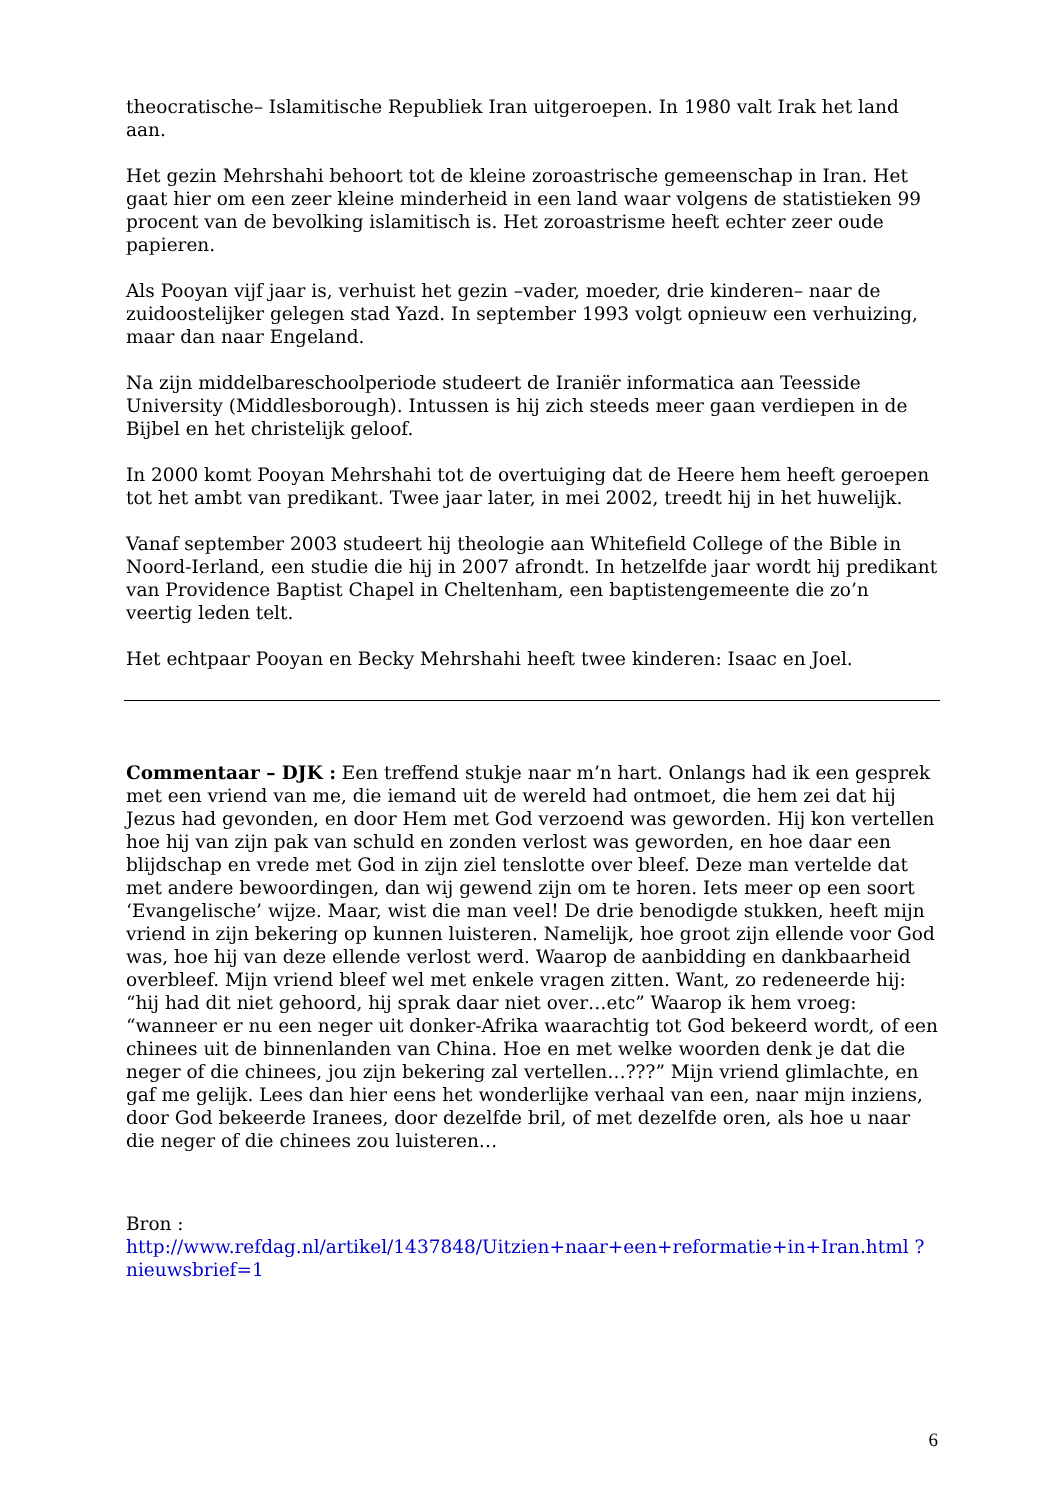theocratische– Islamitische Republiek Iran uitgeroepen. In 1980 valt Irak het land aan.
Het gezin Mehrshahi behoort tot de kleine zoroastrische gemeenschap in Iran. Het gaat hier om een zeer kleine minderheid in een land waar volgens de statistieken 99 procent van de bevolking islamitisch is. Het zoroastrisme heeft echter zeer oude papieren.
Als Pooyan vijf jaar is, verhuist het gezin –vader, moeder, drie kinderen– naar de zuidoostelijker gelegen stad Yazd. In september 1993 volgt opnieuw een verhuizing, maar dan naar Engeland.
Na zijn middelbareschoolperiode studeert de Iraniër informatica aan Teesside University (Middlesborough). Intussen is hij zich steeds meer gaan verdiepen in de Bijbel en het christelijk geloof.
In 2000 komt Pooyan Mehrshahi tot de overtuiging dat de Heere hem heeft geroepen tot het ambt van predikant. Twee jaar later, in mei 2002, treedt hij in het huwelijk.
Vanaf september 2003 studeert hij theologie aan Whitefield College of the Bible in Noord-Ierland, een studie die hij in 2007 afrondt. In hetzelfde jaar wordt hij predikant van Providence Baptist Chapel in Cheltenham, een baptistengemeente die zo’n veertig leden telt.
Het echtpaar Pooyan en Becky Mehrshahi heeft twee kinderen: Isaac en Joel.
Commentaar – DJK : Een treffend stukje naar m’n hart. Onlangs had ik een gesprek met een vriend van me, die iemand uit de wereld had ontmoet, die hem zei dat hij Jezus had gevonden, en door Hem met God verzoend was geworden. Hij kon vertellen hoe hij van zijn pak van schuld en zonden verlost was geworden, en hoe daar een blijdschap en vrede met God in zijn ziel tenslotte over bleef. Deze man vertelde dat met andere bewoordingen, dan wij gewend zijn om te horen. Iets meer op een soort ‘Evangelische’ wijze. Maar, wist die man veel! De drie benodigde stukken, heeft mijn vriend in zijn bekering op kunnen luisteren. Namelijk, hoe groot zijn ellende voor God was, hoe hij van deze ellende verlost werd. Waarop de aanbidding en dankbaarheid overbleef. Mijn vriend bleef wel met enkele vragen zitten. Want, zo redeneerde hij: “hij had dit niet gehoord, hij sprak daar niet over…etc” Waarop ik hem vroeg: “wanneer er nu een neger uit donker-Afrika waarachtig tot God bekeerd wordt, of een chinees uit de binnenlanden van China. Hoe en met welke woorden denk je dat die neger of die chinees, jou zijn bekering zal vertellen…???” Mijn vriend glimlachte, en gaf me gelijk. Lees dan hier eens het wonderlijke verhaal van een, naar mijn inziens, door God bekeerde Iranees, door dezelfde bril, of met dezelfde oren, als hoe u naar die neger of die chinees zou luisteren…
Bron :
http://www.refdag.nl/artikel/1437848/Uitzien+naar+een+reformatie+in+Iran.html ?nieuwsbrief=1
6